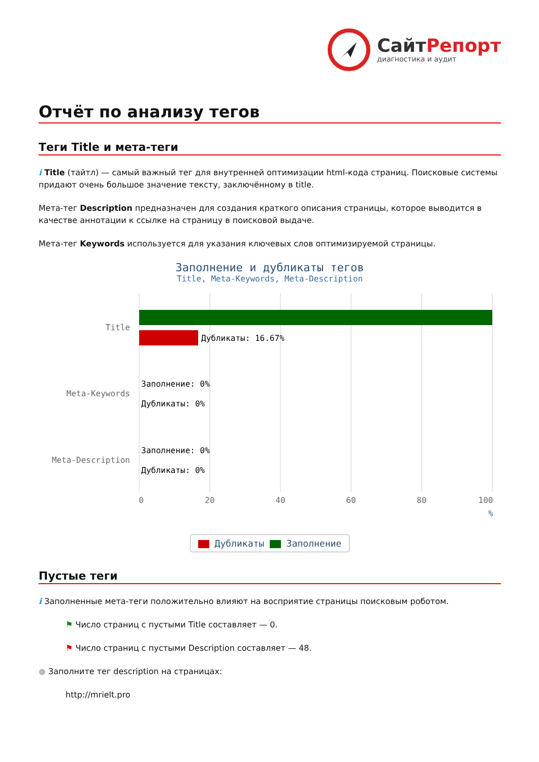СайтРепорт
диагностика и аудит
Отчёт по анализу тегов
Теги Title и мета-теги
i Title (тайтл) — самый важный тег для внутренней оптимизации html-кода страниц. Поисковые системы придают очень большое значение тексту, заключённому в title.
Мета-тег Description предназначен для создания краткого описания страницы, которое выводится в качестве аннотации к ссылке на страницу в поисковой выдаче.
Мета-тег Keywords используется для указания ключевых слов оптимизируемой страницы.
Заполнение и дубликаты тегов
Title, Meta-Keywords, Meta-Description
Дубликаты: 16.67%
Title
Meta-Keywords
Meta-Description
Заполнение: 0%
Дубликаты: 0%
Заполнение: 0%
Дубликаты: 0%
0
20
40
60
80
100
%
Дубликаты Заполнение
Пустые теги
i Заполненные мета-теги положительно влияют на восприятие страницы поисковым роботом.
⚑ Число страниц с пустыми Title составляет — 0.
⚑ Число страниц с пустыми Description составляет — 48.
● Заполните тег description на страницах:
http://mrielt.pro